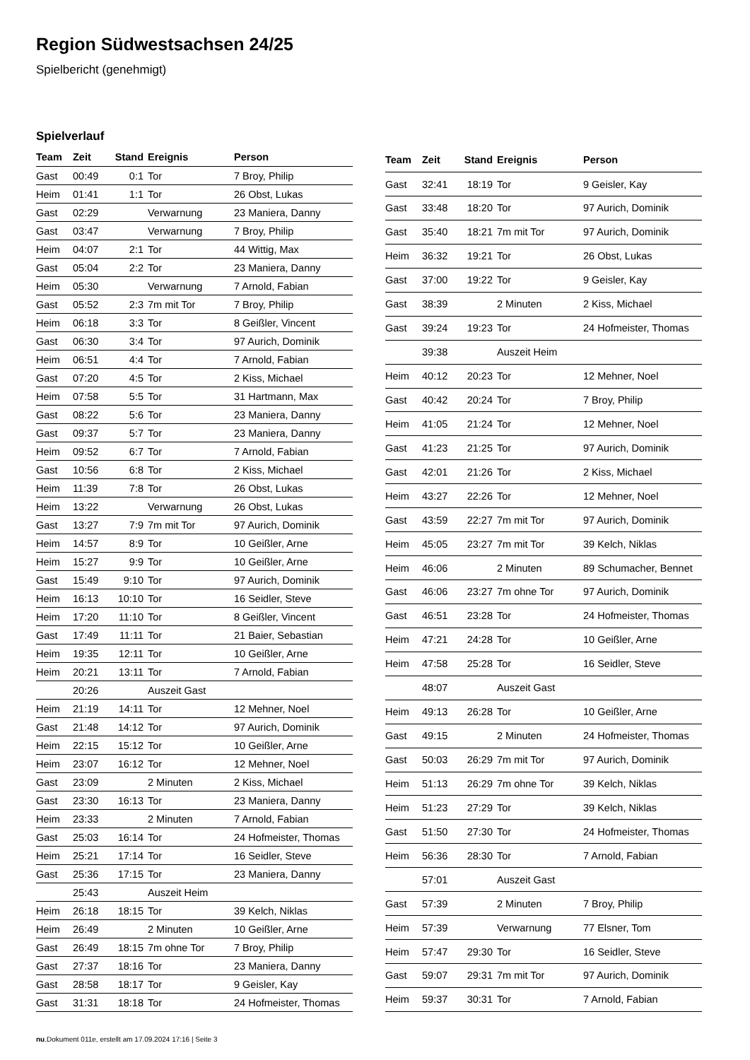Region Südwestsachsen 24/25
Spielbericht (genehmigt)
Spielverlauf
| Team | Zeit | Stand | Ereignis | Person |
| --- | --- | --- | --- | --- |
| Gast | 00:49 | 0:1 | Tor | 7 Broy, Philip |
| Heim | 01:41 | 1:1 | Tor | 26 Obst, Lukas |
| Gast | 02:29 | | Verwarnung | 23 Maniera, Danny |
| Gast | 03:47 | | Verwarnung | 7 Broy, Philip |
| Heim | 04:07 | 2:1 | Tor | 44 Wittig, Max |
| Gast | 05:04 | 2:2 | Tor | 23 Maniera, Danny |
| Heim | 05:30 | | Verwarnung | 7 Arnold, Fabian |
| Gast | 05:52 | 2:3 | 7m mit Tor | 7 Broy, Philip |
| Heim | 06:18 | 3:3 | Tor | 8 Geißler, Vincent |
| Gast | 06:30 | 3:4 | Tor | 97 Aurich, Dominik |
| Heim | 06:51 | 4:4 | Tor | 7 Arnold, Fabian |
| Gast | 07:20 | 4:5 | Tor | 2 Kiss, Michael |
| Heim | 07:58 | 5:5 | Tor | 31 Hartmann, Max |
| Gast | 08:22 | 5:6 | Tor | 23 Maniera, Danny |
| Gast | 09:37 | 5:7 | Tor | 23 Maniera, Danny |
| Heim | 09:52 | 6:7 | Tor | 7 Arnold, Fabian |
| Gast | 10:56 | 6:8 | Tor | 2 Kiss, Michael |
| Heim | 11:39 | 7:8 | Tor | 26 Obst, Lukas |
| Heim | 13:22 | | Verwarnung | 26 Obst, Lukas |
| Gast | 13:27 | 7:9 | 7m mit Tor | 97 Aurich, Dominik |
| Heim | 14:57 | 8:9 | Tor | 10 Geißler, Arne |
| Heim | 15:27 | 9:9 | Tor | 10 Geißler, Arne |
| Gast | 15:49 | 9:10 | Tor | 97 Aurich, Dominik |
| Heim | 16:13 | 10:10 | Tor | 16 Seidler, Steve |
| Heim | 17:20 | 11:10 | Tor | 8 Geißler, Vincent |
| Gast | 17:49 | 11:11 | Tor | 21 Baier, Sebastian |
| Heim | 19:35 | 12:11 | Tor | 10 Geißler, Arne |
| Heim | 20:21 | 13:11 | Tor | 7 Arnold, Fabian |
| | 20:26 | | Auszeit Gast | |
| Heim | 21:19 | 14:11 | Tor | 12 Mehner, Noel |
| Gast | 21:48 | 14:12 | Tor | 97 Aurich, Dominik |
| Heim | 22:15 | 15:12 | Tor | 10 Geißler, Arne |
| Heim | 23:07 | 16:12 | Tor | 12 Mehner, Noel |
| Gast | 23:09 | | 2 Minuten | 2 Kiss, Michael |
| Gast | 23:30 | 16:13 | Tor | 23 Maniera, Danny |
| Heim | 23:33 | | 2 Minuten | 7 Arnold, Fabian |
| Gast | 25:03 | 16:14 | Tor | 24 Hofmeister, Thomas |
| Heim | 25:21 | 17:14 | Tor | 16 Seidler, Steve |
| Gast | 25:36 | 17:15 | Tor | 23 Maniera, Danny |
| | 25:43 | | Auszeit Heim | |
| Heim | 26:18 | 18:15 | Tor | 39 Kelch, Niklas |
| Heim | 26:49 | | 2 Minuten | 10 Geißler, Arne |
| Gast | 26:49 | 18:15 | 7m ohne Tor | 7 Broy, Philip |
| Gast | 27:37 | 18:16 | Tor | 23 Maniera, Danny |
| Gast | 28:58 | 18:17 | Tor | 9 Geisler, Kay |
| Gast | 31:31 | 18:18 | Tor | 24 Hofmeister, Thomas |
| Team | Zeit | Stand | Ereignis | Person |
| --- | --- | --- | --- | --- |
| Gast | 32:41 | 18:19 | Tor | 9 Geisler, Kay |
| Gast | 33:48 | 18:20 | Tor | 97 Aurich, Dominik |
| Gast | 35:40 | 18:21 | 7m mit Tor | 97 Aurich, Dominik |
| Heim | 36:32 | 19:21 | Tor | 26 Obst, Lukas |
| Gast | 37:00 | 19:22 | Tor | 9 Geisler, Kay |
| Gast | 38:39 | | 2 Minuten | 2 Kiss, Michael |
| Gast | 39:24 | 19:23 | Tor | 24 Hofmeister, Thomas |
| | 39:38 | | Auszeit Heim | |
| Heim | 40:12 | 20:23 | Tor | 12 Mehner, Noel |
| Gast | 40:42 | 20:24 | Tor | 7 Broy, Philip |
| Heim | 41:05 | 21:24 | Tor | 12 Mehner, Noel |
| Gast | 41:23 | 21:25 | Tor | 97 Aurich, Dominik |
| Gast | 42:01 | 21:26 | Tor | 2 Kiss, Michael |
| Heim | 43:27 | 22:26 | Tor | 12 Mehner, Noel |
| Gast | 43:59 | 22:27 | 7m mit Tor | 97 Aurich, Dominik |
| Heim | 45:05 | 23:27 | 7m mit Tor | 39 Kelch, Niklas |
| Heim | 46:06 | | 2 Minuten | 89 Schumacher, Bennet |
| Gast | 46:06 | 23:27 | 7m ohne Tor | 97 Aurich, Dominik |
| Gast | 46:51 | 23:28 | Tor | 24 Hofmeister, Thomas |
| Heim | 47:21 | 24:28 | Tor | 10 Geißler, Arne |
| Heim | 47:58 | 25:28 | Tor | 16 Seidler, Steve |
| | 48:07 | | Auszeit Gast | |
| Heim | 49:13 | 26:28 | Tor | 10 Geißler, Arne |
| Gast | 49:15 | | 2 Minuten | 24 Hofmeister, Thomas |
| Gast | 50:03 | 26:29 | 7m mit Tor | 97 Aurich, Dominik |
| Heim | 51:13 | 26:29 | 7m ohne Tor | 39 Kelch, Niklas |
| Heim | 51:23 | 27:29 | Tor | 39 Kelch, Niklas |
| Gast | 51:50 | 27:30 | Tor | 24 Hofmeister, Thomas |
| Heim | 56:36 | 28:30 | Tor | 7 Arnold, Fabian |
| | 57:01 | | Auszeit Gast | |
| Gast | 57:39 | | 2 Minuten | 7 Broy, Philip |
| Heim | 57:39 | | Verwarnung | 77 Elsner, Tom |
| Heim | 57:47 | 29:30 | Tor | 16 Seidler, Steve |
| Gast | 59:07 | 29:31 | 7m mit Tor | 97 Aurich, Dominik |
| Heim | 59:37 | 30:31 | Tor | 7 Arnold, Fabian |
nu.Dokument 011e, erstellt am 17.09.2024 17:16 | Seite 3